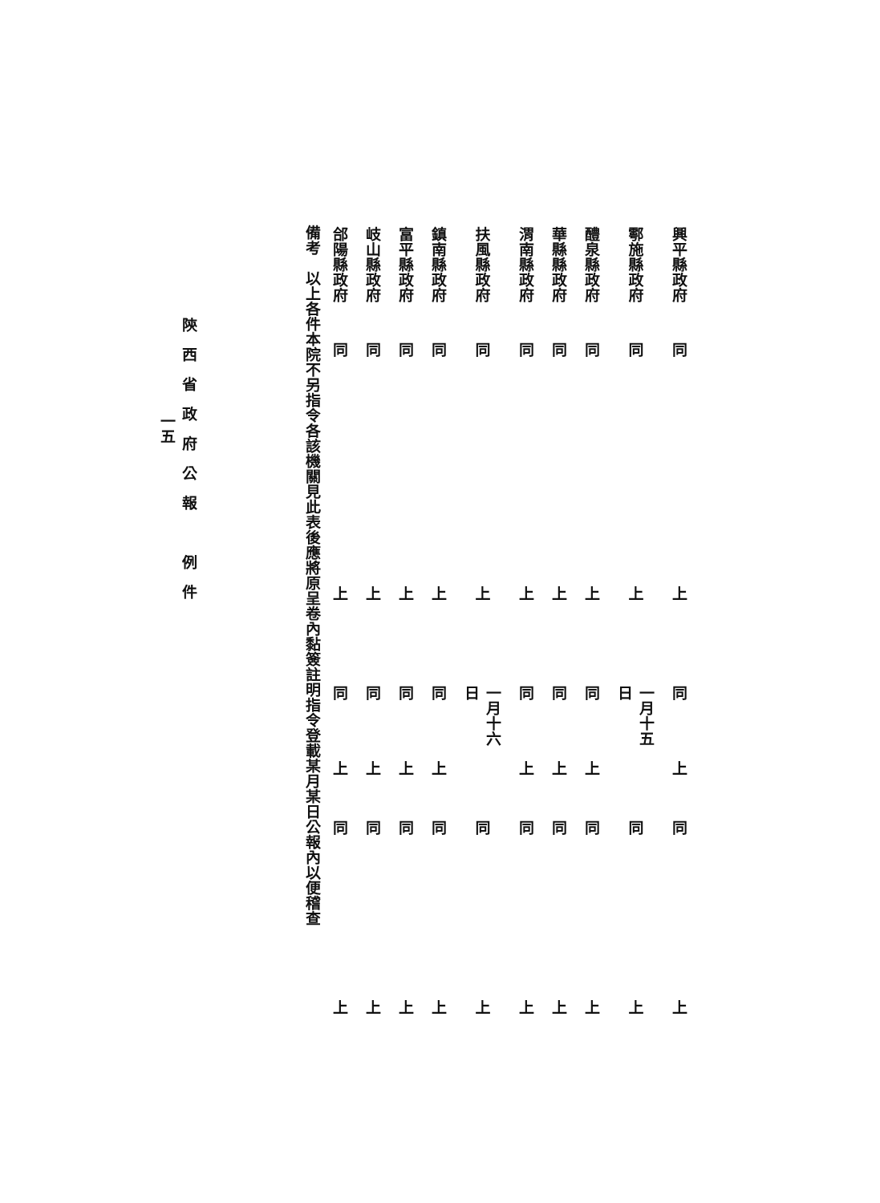| 興平縣政府 | 同 | 上 | 同 | 上 | 同 | 上 |
| 鄠施縣政府 | 同 | 上 | 一月十五日 | | 同 | 上 |
| 醴泉縣政府 | 同 | 上 | 同 | 上 | 同 | 上 |
| 華縣縣政府 | 同 | 上 | 同 | 上 | 同 | 上 |
| 渭南縣政府 | 同 | 上 | 同 | 上 | 同 | 上 |
| 扶風縣政府 | 同 | 上 | 一月十六日 | | 同 | 上 |
| 鎮南縣政府 | 同 | 上 | 同 | 上 | 同 | 上 |
| 富平縣政府 | 同 | 上 | 同 | 上 | 同 | 上 |
| 岐山縣政府 | 同 | 上 | 同 | 上 | 同 | 上 |
| 郃陽縣政府 | 同 | 上 | 同 | 上 | 同 | 上 |
備考　以上各件本院不另指令各該機關見此表後應將原呈卷內黏簽註明指令登載某月某日公報內以便稽查
陝西省政府公報　例件
一五